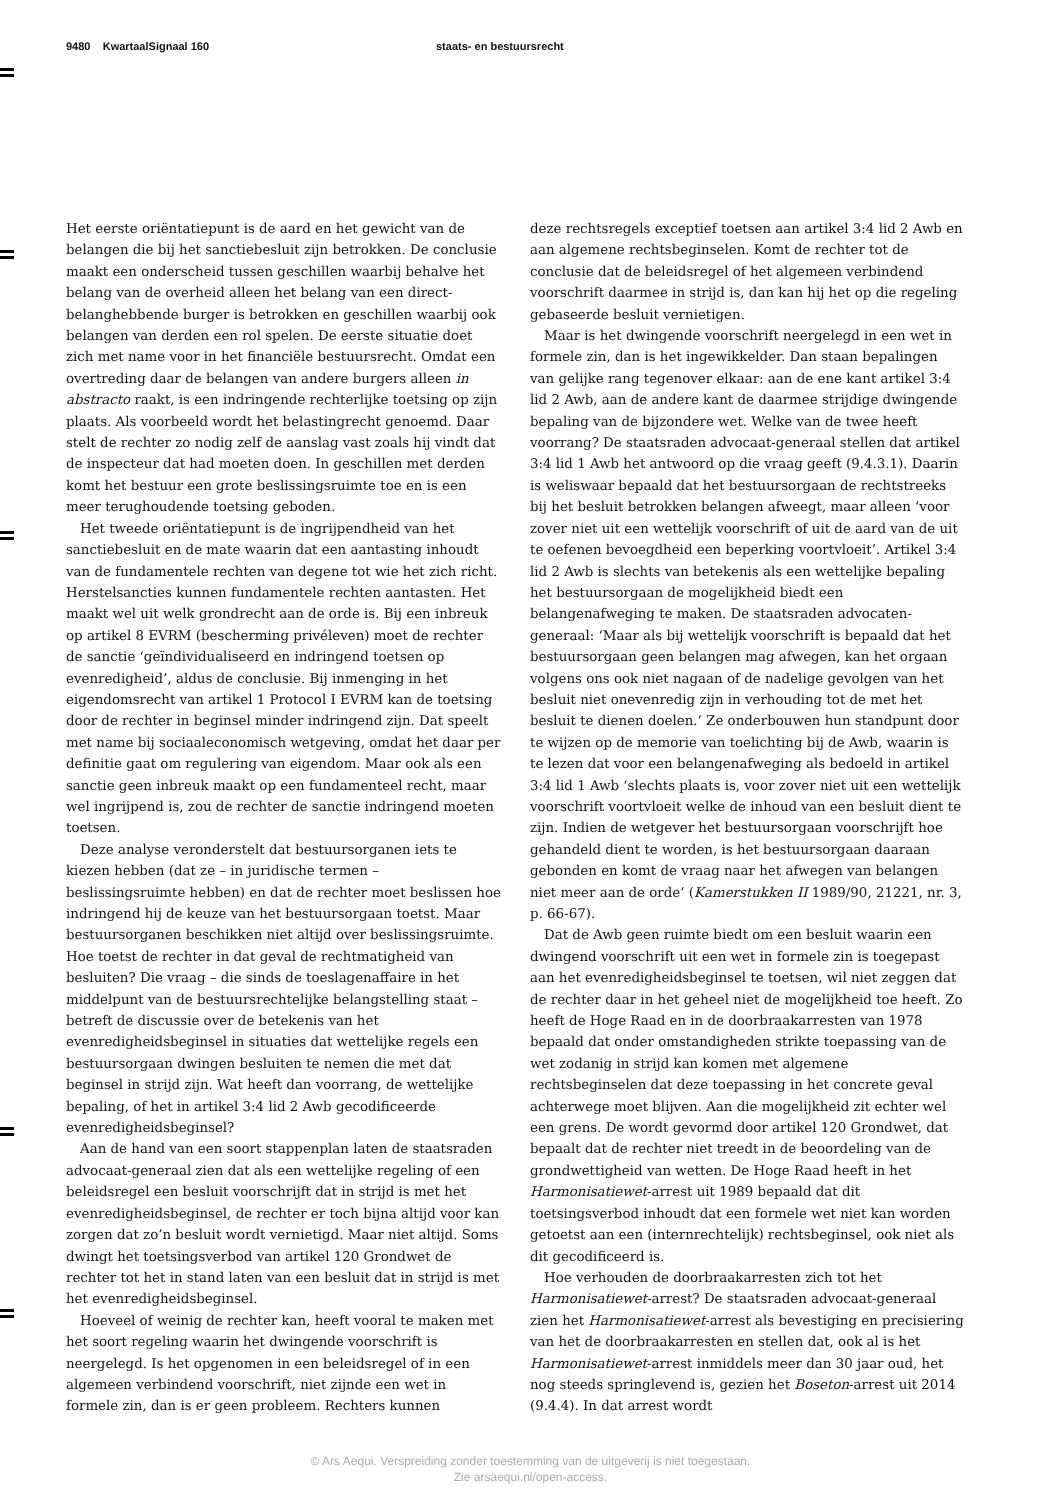9480 KwartaalSignaal 160 staats- en bestuursrecht
Het eerste oriëntatiepunt is de aard en het gewicht van de belangen die bij het sanctiebesluit zijn betrokken. De conclusie maakt een onderscheid tussen geschillen waarbij behalve het belang van de overheid alleen het belang van een direct-belanghebbende burger is betrokken en geschillen waarbij ook belangen van derden een rol spelen. De eerste situatie doet zich met name voor in het financiële bestuursrecht. Omdat een overtreding daar de belangen van andere burgers alleen in abstracto raakt, is een indringende rechterlijke toetsing op zijn plaats. Als voorbeeld wordt het belastingrecht genoemd. Daar stelt de rechter zo nodig zelf de aanslag vast zoals hij vindt dat de inspecteur dat had moeten doen. In geschillen met derden komt het bestuur een grote beslissingsruimte toe en is een meer terughoudende toetsing geboden.
Het tweede oriëntatiepunt is de ingrijpendheid van het sanctiebesluit en de mate waarin dat een aantasting inhoudt van de fundamentele rechten van degene tot wie het zich richt. Herstelsancties kunnen fundamentele rechten aantasten. Het maakt wel uit welk grondrecht aan de orde is. Bij een inbreuk op artikel 8 EVRM (bescherming privéleven) moet de rechter de sanctie ‘geïndividualiseerd en indringend toetsen op evenredigheid’, aldus de conclusie. Bij inmenging in het eigendomsrecht van artikel 1 Protocol I EVRM kan de toetsing door de rechter in beginsel minder indringend zijn. Dat speelt met name bij sociaaleconomisch wetgeving, omdat het daar per definitie gaat om regulering van eigendom. Maar ook als een sanctie geen inbreuk maakt op een fundamenteel recht, maar wel ingrijpend is, zou de rechter de sanctie indringend moeten toetsen.
Deze analyse veronderstelt dat bestuursorganen iets te kiezen hebben (dat ze – in juridische termen – beslissingsruimte hebben) en dat de rechter moet beslissen hoe indringend hij de keuze van het bestuursorgaan toetst. Maar bestuursorganen beschikken niet altijd over beslissingsruimte. Hoe toetst de rechter in dat geval de rechtmatigheid van besluiten? Die vraag – die sinds de toeslagenaffaire in het middelpunt van de bestuursrechtelijke belangstelling staat – betreft de discussie over de betekenis van het evenredigheidsbeginsel in situaties dat wettelijke regels een bestuursorgaan dwingen besluiten te nemen die met dat beginsel in strijd zijn. Wat heeft dan voorrang, de wettelijke bepaling, of het in artikel 3:4 lid 2 Awb gecodificeerde evenredigheidsbeginsel?
Aan de hand van een soort stappenplan laten de staatsraden advocaat-generaal zien dat als een wettelijke regeling of een beleidsregel een besluit voorschrijft dat in strijd is met het evenredigheidsbeginsel, de rechter er toch bijna altijd voor kan zorgen dat zo’n besluit wordt vernietigd. Maar niet altijd. Soms dwingt het toetsingsverbod van artikel 120 Grondwet de rechter tot het in stand laten van een besluit dat in strijd is met het evenredigheidsbeginsel.
Hoeveel of weinig de rechter kan, heeft vooral te maken met het soort regeling waarin het dwingende voorschrift is neergelegd. Is het opgenomen in een beleidsregel of in een algemeen verbindend voorschrift, niet zijnde een wet in formele zin, dan is er geen probleem. Rechters kunnen
deze rechtsregels exceptief toetsen aan artikel 3:4 lid 2 Awb en aan algemene rechtsbeginselen. Komt de rechter tot de conclusie dat de beleidsregel of het algemeen verbindend voorschrift daarmee in strijd is, dan kan hij het op die regeling gebaseerde besluit vernietigen.
Maar is het dwingende voorschrift neergelegd in een wet in formele zin, dan is het ingewikkelder. Dan staan bepalingen van gelijke rang tegenover elkaar: aan de ene kant artikel 3:4 lid 2 Awb, aan de andere kant de daarmee strijdige dwingende bepaling van de bijzondere wet. Welke van de twee heeft voorrang? De staatsraden advocaat-generaal stellen dat artikel 3:4 lid 1 Awb het antwoord op die vraag geeft (9.4.3.1). Daarin is weliswaar bepaald dat het bestuursorgaan de rechtstreeks bij het besluit betrokken belangen afweegt, maar alleen ‘voor zover niet uit een wettelijk voorschrift of uit de aard van de uit te oefenen bevoegdheid een beperking voortvloeit’. Artikel 3:4 lid 2 Awb is slechts van betekenis als een wettelijke bepaling het bestuursorgaan de mogelijkheid biedt een belangenafweging te maken. De staatsraden advocaten-generaal: ‘Maar als bij wettelijk voorschrift is bepaald dat het bestuursorgaan geen belangen mag afwegen, kan het orgaan volgens ons ook niet nagaan of de nadelige gevolgen van het besluit niet onevenredig zijn in verhouding tot de met het besluit te dienen doelen.’ Ze onderbouwen hun standpunt door te wijzen op de memorie van toelichting bij de Awb, waarin is te lezen dat voor een belangenafweging als bedoeld in artikel 3:4 lid 1 Awb ‘slechts plaats is, voor zover niet uit een wettelijk voorschrift voortvloeit welke de inhoud van een besluit dient te zijn. Indien de wetgever het bestuursorgaan voorschrijft hoe gehandeld dient te worden, is het bestuursorgaan daaraan gebonden en komt de vraag naar het afwegen van belangen niet meer aan de orde’ (Kamerstukken II 1989/90, 21221, nr. 3, p. 66-67).
Dat de Awb geen ruimte biedt om een besluit waarin een dwingend voorschrift uit een wet in formele zin is toegepast aan het evenredigheidsbeginsel te toetsen, wil niet zeggen dat de rechter daar in het geheel niet de mogelijkheid toe heeft. Zo heeft de Hoge Raad en in de doorbraakarresten van 1978 bepaald dat onder omstandigheden strikte toepassing van de wet zodanig in strijd kan komen met algemene rechtsbeginselen dat deze toepassing in het concrete geval achterwege moet blijven. Aan die mogelijkheid zit echter wel een grens. De wordt gevormd door artikel 120 Grondwet, dat bepaalt dat de rechter niet treedt in de beoordeling van de grondwettigheid van wetten. De Hoge Raad heeft in het Harmonisatiewet-arrest uit 1989 bepaald dat dit toetsingsverbod inhoudt dat een formele wet niet kan worden getoetst aan een (internrechtelijk) rechtsbeginsel, ook niet als dit gecodificeerd is.
Hoe verhouden de doorbraakarresten zich tot het Harmonisatiewet-arrest? De staatsraden advocaat-generaal zien het Harmonisatiewet-arrest als bevestiging en precisiering van het de doorbraakarresten en stellen dat, ook al is het Harmonisatiewet-arrest inmiddels meer dan 30 jaar oud, het nog steeds springlevend is, gezien het Boseton-arrest uit 2014 (9.4.4). In dat arrest wordt
© Ars Aequi. Verspreiding zonder toestemming van de uitgeverij is niet toegestaan.
Zie arsaequi.nl/open-access.